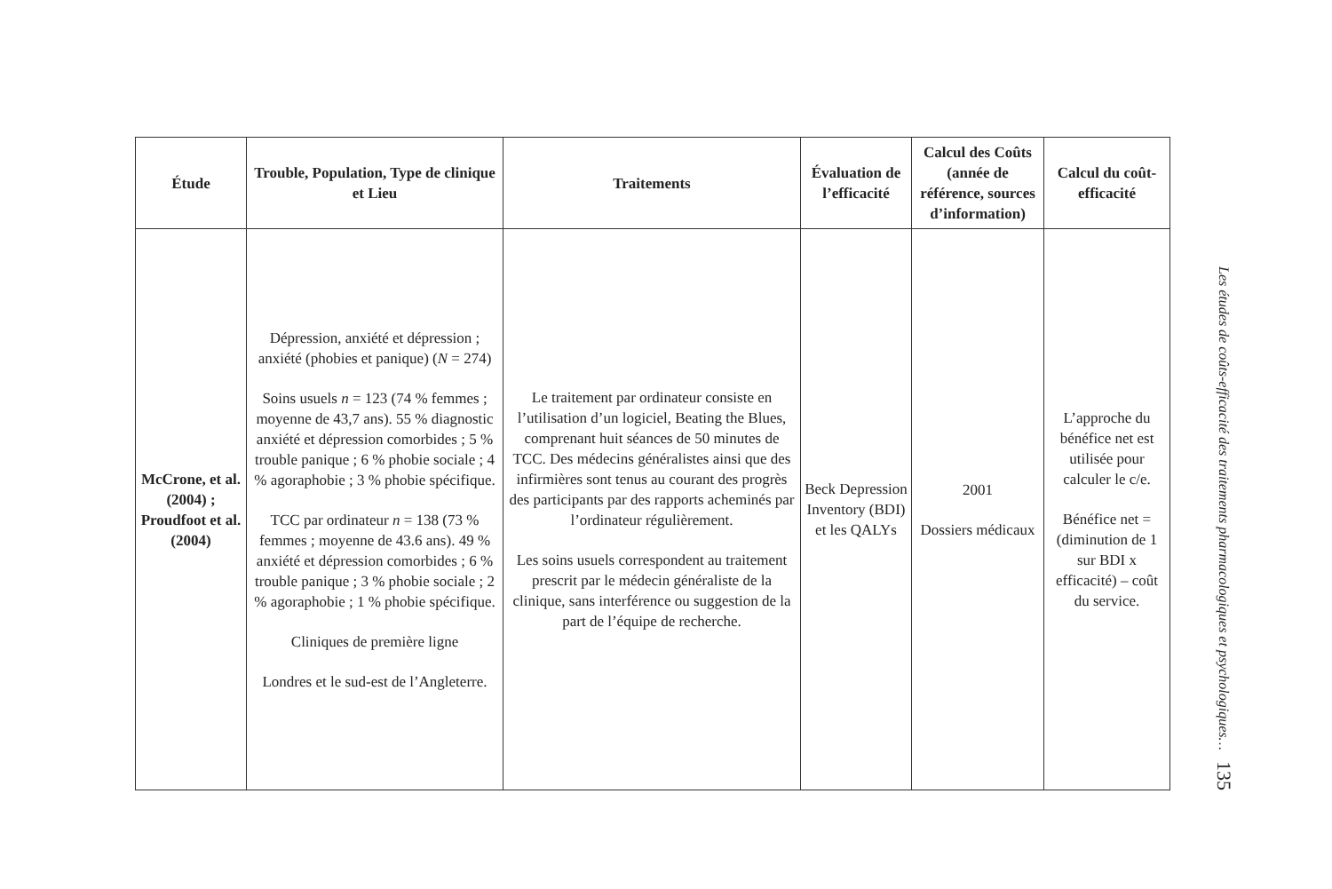| Étude | Trouble, Population, Type de clinique et Lieu | Traitements | Évaluation de l’efficacité | Calcul des Coûts (année de référence, sources d’information) | Calcul du coût-efficacité |
| --- | --- | --- | --- | --- | --- |
| McCrone, et al. (2004) ; Proudfoot et al. (2004) | Dépression, anxiété et dépression ; anxiété (phobies et panique) ( N = 274) Soins usuels n = 123 (74 % femmes ; moyenne de 43,7 ans). 55 % diagnostic anxiété et dépression comorbides ; 5 % trouble panique ; 6 % phobie sociale ; 4 % agoraphobie ; 3 % phobie spécifique. TCC par ordinateur n = 138 (73 % femmes ; moyenne de 43.6 ans). 49 % anxiété et dépression comorbides ; 6 % trouble panique ; 3 % phobie sociale ; 2 % agoraphobie ; 1 % phobie spécifique. Cliniques de première ligne Londres et le sud-est de l’Angleterre. | Le traitement par ordinateur consiste en l’utilisation d’un logiciel, Beating the Blues, comprenant huit séances de 50 minutes de TCC. Des médecins généralistes ainsi que des infirmières sont tenus au courant des progrès des participants par des rapports acheminés par l’ordinateur régulièrement. Les soins usuels correspondent au traitement prescrit par le médecin généraliste de la clinique, sans interférence ou suggestion de la part de l’équipe de recherche. | Beck Depression Inventory (BDI) et les QALYs | 2001 Dossiers médicaux | L’approche du bénéfice net est utilisée pour calculer le c/e. Bénéfice net = (diminution de 1 sur BDI x efficacité) – coût du service. |
Les études de coûts-efficacité des traitements pharmacologiques et psychologiques… 135